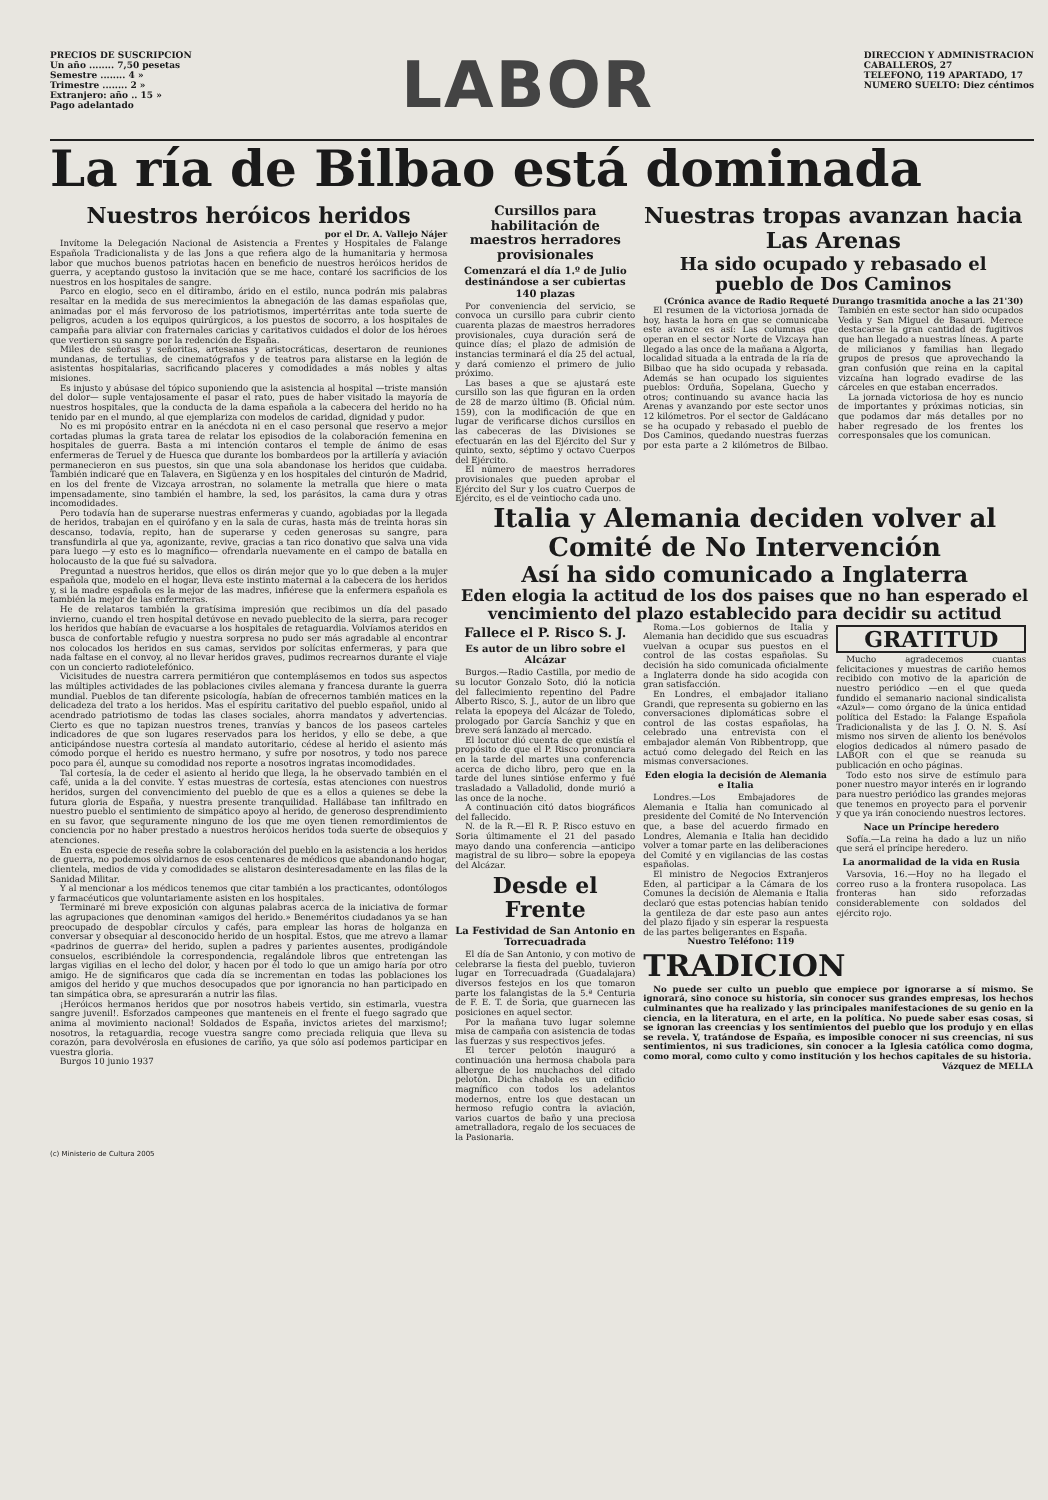PRECIOS DE SUSCRIPCION
Un año ........ 7,50 pesetas
Semestre ........ 4 »
Trimestre ........ 2 »
Extranjero: año .. 15 »
Pago adelantado
LABOR
DIRECCION Y ADMINISTRACION
CABALLEROS, 27
TELEFONO, 119 APARTADO, 17
NUMERO SUELTO: Diez céntimos
La ría de Bilbao está dominada
Nuestros heróicos heridos
por el Dr. A. Vallejo Nájer
Invítome la Delegación Nacional de Asistencia a Frentes y Hospitales de Falange Española Tradicionalista y de las Jons a que refiera algo de la humanitaria y hermosa labor que muchos buenos patriotas hacen en beneficio de nuestros heróicos heridos de guerra, y aceptando gustoso la invitación que se me hace, contaré los sacrificios de los nuestros en los hospitales de sangre.
Parco en elogio, seco en el ditirambo, árido en el estilo, nunca podrán mis palabras resaltar en la medida de sus merecimientos la abnegación de las damas españolas que, animadas por el más fervoroso de los patriotismos, impertérritas ante toda suerte de peligros, acuden a los equipos quirúrgicos, a los puestos de socorro, a los hospitales de campaña para aliviar con fraternales caricias y caritativos cuidados el dolor de los héroes que vertieron su sangre por la redención de España.
Miles de señoras y señoritas, artesanas y aristocráticas, desertaron de reuniones mundanas, de tertulias, de cinematógrafos y de teatros para alistarse en la legión de asistentas hospitalarias, sacrificando placeres y comodidades a más nobles y altas misiones.
Es injusto y abúsase del tópico suponiendo que la asistencia al hospital —triste mansión del dolor— suple ventajosamente el pasar el rato, pues de haber visitado la mayoría de nuestros hospitales, que la conducta de la dama española a la cabecera del herido no ha tenido par en el mundo, al que ejemplariza con modelos de caridad, dignidad y pudor.
No es mi propósito entrar en la anécdota ni en el caso personal que reservo a mejor cortadas plumas la grata tarea de relatar los episodios de la colaboración femenina en hospitales de guerra. Basta a mi intención contaros el temple de ánimo de esas enfermeras de Teruel y de Huesca que durante los bombardeos por la artillería y aviación permanecieron en sus puestos, sin que una sola abandonase los heridos que cuidaba. También indicaré que en Talavera, en Sigüenza y en los hospitales del cinturón de Madrid, en los del frente de Vizcaya arrostran, no solamente la metralla que hiere o mata impensadamente, sino también el hambre, la sed, los parásitos, la cama dura y otras incomodidades.
Pero todavía han de superarse nuestras enfermeras y cuando, agobiadas por la llegada de heridos, trabajan en el quirófano y en la sala de curas, hasta más de treinta horas sin descanso, todavía, repito, han de superarse y ceden generosas su sangre, para transfundirla al que ya, agonizante, revive, gracias a tan rico donativo que salva una vida para luego —y esto es lo magnífico— ofrendarla nuevamente en el campo de batalla en holocausto de la que fué su salvadora.
Preguntad a nuestros heridos, que ellos os dirán mejor que yo lo que deben a la mujer española que, modelo en el hogar, lleva este instinto maternal a la cabecera de los heridos y, si la madre española es la mejor de las madres, infiérese que la enfermera española es también la mejor de las enfermeras.
He de relataros también la gratísima impresión que recibimos un día del pasado invierno, cuando el tren hospital detúvose en nevado pueblecito de la sierra, para recoger los heridos que habían de evacuarse a los hospitales de retaguardia. Volvíamos ateridos en busca de confortable refugio y nuestra sorpresa no pudo ser más agradable al encontrar nos colocados los heridos en sus camas, servidos por solícitas enfermeras, y para que nada faltase en el convoy, al no llevar heridos graves, pudimos recrearnos durante el viaje con un concierto radiotelefónico.
Vicisitudes de nuestra carrera permitiéron que contemplásemos en todos sus aspectos las múltiples actividades de las poblaciones civiles alemana y francesa durante la guerra mundial. Pueblos de tan diferente psicología, habían de ofrecernos también matices en la delicadeza del trato a los heridos. Mas el espíritu caritativo del pueblo español, unido al acendrado patriotismo de todas las clases sociales, ahorra mandatos y advertencias. Cierto es que no tapizan nuestros trenes, tranvías y bancos de los paseos carteles indicadores de que son lugares reservados para los heridos, y ello se debe, a que anticipándose nuestra cortesía al mandato autoritario, cédese al herido el asiento más cómodo porque el herido es nuestro hermano, y sufre por nosotros, y todo nos parece poco para él, aunque su comodidad nos reporte a nosotros ingratas incomodidades.
Tal cortesía, la de ceder el asiento al herido que llega, la he observado también en el café, unida a la del convite. Y estas muestras de cortesía, estas atenciones con nuestros heridos, surgen del convencimiento del pueblo de que es a ellos a quienes se debe la futura gloria de España, y nuestra presente tranquilidad. Hallábase tan infiltrado en nuestro pueblo el sentimiento de simpático apoyo al herido, de generoso desprendimiento en su favor, que seguramente ninguno de los que me oyen tienen remordimientos de conciencia por no haber prestado a nuestros heróicos heridos toda suerte de obsequios y atenciones.
En esta especie de reseña sobre la colaboración del pueblo en la asistencia a los heridos de guerra, no podemos olvidarnos de esos centenares de médicos que abandonando hogar, clientela, medios de vida y comodidades se alistaron desinteresadamente en las filas de la Sanidad Militar.
Y al mencionar a los médicos tenemos que citar también a los practicantes, odontólogos y farmacéuticos que voluntariamente asisten en los hospitales.
Terminaré mi breve exposición con algunas palabras acerca de la iniciativa de formar las agrupaciones que denominan «amigos del herido.» Beneméritos ciudadanos ya se han preocupado de despoblar círculos y cafés, para emplear las horas de holganza en conversar y obsequiar al desconocido herido de un hospital. Estos, que me atrevo a llamar «padrinos de guerra» del herido, suplen a padres y parientes ausentes, prodigándole consuelos, escribiéndole la correspondencia, regalándole libros que entretengan las largas vigilias en el lecho del dolor, y hacen por él todo lo que un amigo haría por otro amigo. He de significaros que cada día se incrementan en todas las poblaciones los amigos del herido y que muchos desocupados que por ignorancia no han participado en tan simpática obra, se apresurarán a nutrir las filas.
¡Heróicos hermanos heridos que por nosotros habeis vertido, sin estimarla, vuestra sangre juvenil!. Esforzados campeones que manteneis en el frente el fuego sagrado que anima al movimiento nacional! Soldados de España, invictos arietes del marxismo!; nosotros, la retaguardia, recoge vuestra sangre como preciada reliquia que lleva su corazón, para devolvérosla en efusiones de cariño, ya que sólo así podemos participar en vuestra gloria.
Burgos 10 junio 1937
Cursillos para habilitación de maestros herradores provisionales
Comenzará el día 1.º de Julio destinándose a ser cubiertas 140 plazas
Por conveniencia del servicio, se convoca un cursillo para cubrir ciento cuarenta plazas de maestros herradores provisionales, cuya duración será de quince días; el plazo de admisión de instancias terminará el día 25 del actual, y dará comienzo el primero de julio próximo.
Las bases a que se ajustará este cursillo son las que figuran en la orden de 28 de marzo último (B. Oficial núm. 159), con la modificación de que en lugar de verificarse dichos cursillos en las cabeceras de las Divisiones se efectuarán en las del Ejército del Sur y quinto, sexto, séptimo y octavo Cuerpos del Ejército.
El número de maestros herradores provisionales que pueden aprobar el Ejército del Sur y los cuatro Cuerpos de Ejército, es el de veintiocho cada uno.
Nuestras tropas avanzan hacia Las Arenas
Ha sido ocupado y rebasado el pueblo de Dos Caminos
(Crónica avance de Radio Requeté Durango trasmitida anoche a las 21'30)
El resumen de la victoriosa jornada de hoy, hasta la hora en que se comunicaba este avance es así: Las columnas que operan en el sector Norte de Vizcaya han llegado a las once de la mañana a Algorta, localidad situada a la entrada de la ría de Bilbao que ha sido ocupada y rebasada. Además se han ocupado los siguientes pueblos: Orduña, Sopelana, Guecho y otros; continuando su avance hacia las Arenas y avanzando por este sector unos 12 kilómetros. Por el sector de Galdácano se ha ocupado y rebasado el pueblo de Dos Caminos, quedando nuestras fuerzas por esta parte a 2 kilómetros de Bilbao. También en este sector han sido ocupados Vedia y San Miguel de Basauri. Merece destacarse la gran cantidad de fugitivos que han llegado a nuestras líneas. A parte de milicianos y familias han llegado grupos de presos que aprovechando la gran confusión que reina en la capital vizcaína han logrado evadirse de las cárceles en que estaban encerrados.
La jornada victoriosa de hoy es nuncio de importantes y próximas noticias, sin que podamos dar más detalles por no haber regresado de los frentes los corresponsales que los comunican.
Italia y Alemania deciden volver al Comité de No Intervención
Así ha sido comunicado a Inglaterra
Eden elogia la actitud de los dos paises que no han esperado el vencimiento del plazo establecido para decidir su actitud
Fallece el P. Risco S. J.
Es autor de un libro sobre el Alcázar
Burgos.—Radio Castilla, por medio de su locutor Gonzalo Soto, dió la noticia del fallecimiento repentino del Padre Alberto Risco, S. J., autor de un libro que relata la epopeya del Alcázar de Toledo, prologado por García Sanchiz y que en breve será lanzado al mercado.
El locutor dió cuenta de que existía el propósito de que el P. Risco pronunciara en la tarde del martes una conferencia acerca de dicho libro, pero que en la tarde del lunes sintióse enfermo y fué trasladado a Valladolid, donde murió a las once de la noche.
A continuación citó datos biográficos del fallecido.
N. de la R.—El R. P. Risco estuvo en Soria últimamente el 21 del pasado mayo dando una conferencia —anticipo magistral de su libro— sobre la epopeya del Alcázar.
Desde el Frente
La Festividad de San Antonio en Torrecuadrada
El día de San Antonio, y con motivo de celebrarse la fiesta del pueblo, tuvieron lugar en Torrecuadrada (Guadalajara) diversos festejos en los que tomaron parte los falangistas de la 5.ª Centuria de F. E. T. de Soria, que guarnecen las posiciones en aquel sector.
Por la mañana tuvo lugar solemne misa de campaña con asistencia de todas las fuerzas y sus respectivos jefes.
El tercer pelotón inauguró a continuación una hermosa chabola para albergue de los muchachos del citado pelotón. Dicha chabola es un edificio magnífico con todos los adelantos modernos, entre los que destacan un hermoso refugio contra la aviación, varios cuartos de baño y una preciosa ametralladora, regalo de los secuaces de la Pasionaria.
Roma.—Los gobiernos de Italia y Alemania han decidido que sus escuadras vuelvan a ocupar sus puestos en el control de las costas españolas. Su decisión ha sido comunicada oficialmente a Inglaterra donde ha sido acogida con gran satisfacción.
En Londres, el embajador italiano Grandi, que representa su gobierno en las conversaciones diplomáticas sobre el control de las costas españolas, ha celebrado una entrevista con el embajador alemán Von Ribbentropp, que actuó como delegado del Reich en las mismas conversaciones.
Eden elogia la decisión de Alemania e Italia
Londres.—Los Embajadores de Alemania e Italia han comunicado al presidente del Comité de No Intervención que, a base del acuerdo firmado en Londres, Alemania e Italia han decidido volver a tomar parte en las deliberaciones del Comité y en vigilancias de las costas españolas.
El ministro de Negocios Extranjeros Eden, al participar a la Cámara de los Comunes la decisión de Alemania e Italia declaró que estas potencias habían tenido la gentileza de dar este paso aun antes del plazo fijado y sin esperar la respuesta de las partes beligerantes en España.
Nuestro Teléfono: 119
GRATITUD
Mucho agradecemos cuantas felicitaciones y muestras de cariño hemos recibido con motivo de la aparición de nuestro periódico —en el que queda fundido el semanario nacional sindicalista «Azul»— como órgano de la única entidad política del Estado: la Falange Española Tradicionalista y de las J. O. N. S. Así mismo nos sirven de aliento los benévolos elogios dedicados al número pasado de LABOR con el que se reanuda su publicación en ocho páginas.
Todo esto nos sirve de estímulo para poner nuestro mayor interés en ir logrando para nuestro periódico las grandes mejoras que tenemos en proyecto para el porvenir y que ya irán conociendo nuestros lectores.
Nace un Príncipe heredero
Sofía.—La reina ha dado a luz un niño que será el príncipe heredero.
La anormalidad de la vida en Rusia
Varsovia, 16.—Hoy no ha llegado el correo ruso a la frontera rusopolaca. Las fronteras han sido reforzadas considerablemente con soldados del ejército rojo.
TRADICION
No puede ser culto un pueblo que empiece por ignorarse a sí mismo. Se ignorará, sino conoce su historia, sin conocer sus grandes empresas, los hechos culminantes que ha realizado y las principales manifestaciones de su genio en la ciencia, en la literatura, en el arte, en la política. No puede saber esas cosas, si se ignoran las creencias y los sentimientos del pueblo que los produjo y en ellas se revela. Y, tratándose de España, es imposible conocer ni sus creencias, ni sus sentimientos, ni sus tradiciones, sin conocer a la Iglesia católica como dogma, como moral, como culto y como institución y los hechos capitales de su historia.
Vázquez de MELLA
(c) Ministerio de Cultura 2005